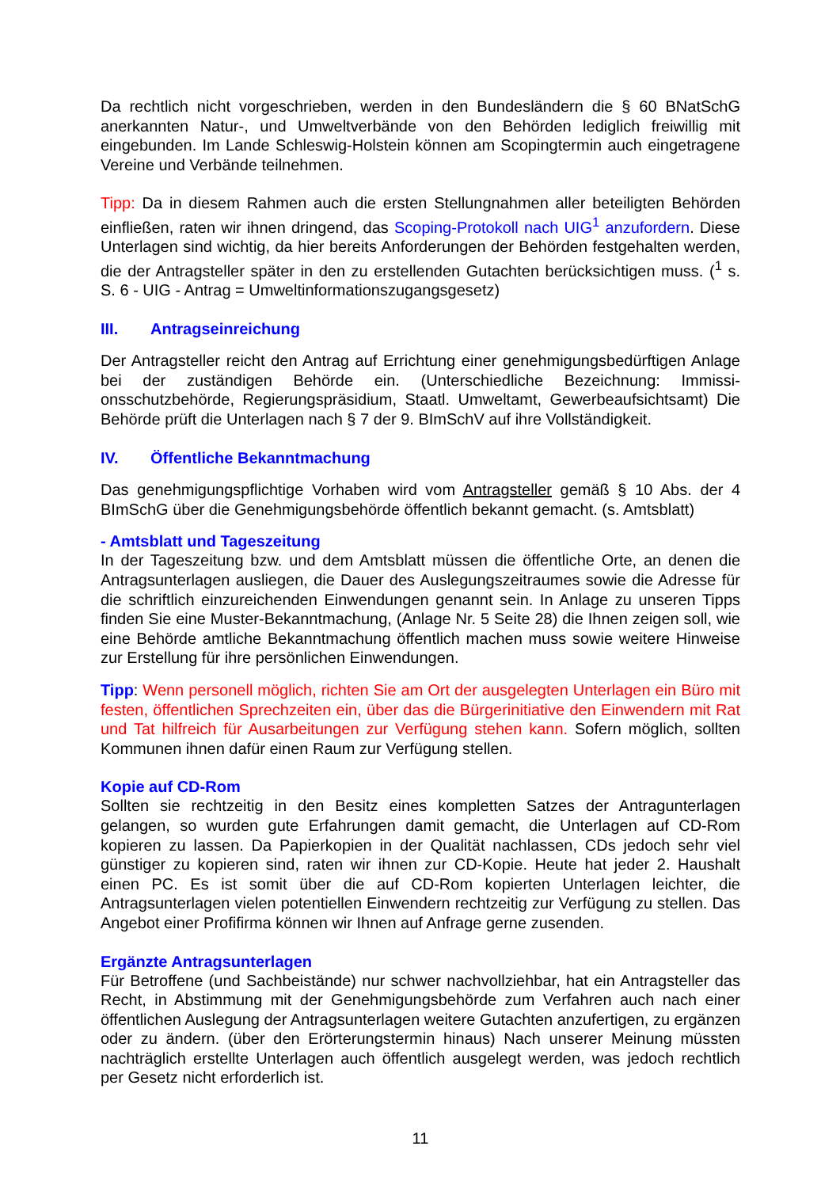Da rechtlich nicht vorgeschrieben, werden in den Bundesländern die § 60 BNatSchG anerkannten Natur-, und Umweltverbände von den Behörden lediglich freiwillig mit eingebunden. Im Lande Schleswig-Holstein können am Scopingtermin auch einge­tragene Vereine und Verbände teilnehmen.
Tipp: Da in diesem Rahmen auch die ersten Stellungnahmen aller beteiligten Behör­den einfließen, raten wir ihnen dringend, das Scoping-Protokoll nach UIG<sup>1</sup> anzufor­dern. Diese Unterlagen sind wichtig, da hier bereits Anforderungen der Behörden festgehalten werden, die der Antragsteller später in den zu erstellenden Gutachten berücksichtigen muss. (<sup>1</sup> s. S. 6 - UIG - Antrag = Umweltinformationszugangsgesetz)
III. Antragseinreichung
Der Antragsteller reicht den Antrag auf Errichtung einer genehmigungsbedürftigen Anlage bei der zuständigen Behörde ein. (Unterschiedliche Bezeichnung: Immissi­onsschutzbehörde, Regierungspräsidium, Staatl. Umweltamt, Gewerbeaufsichtsamt) Die Behörde prüft die Unterlagen nach § 7 der 9. BImSchV auf ihre Vollständigkeit.
IV. Öffentliche Bekanntmachung
Das genehmigungspflichtige Vorhaben wird vom Antragsteller gemäß § 10 Abs. der 4 BImSchG über die Genehmigungsbehörde öffentlich bekannt gemacht. (s. Amtsblatt)
- Amtsblatt und Tageszeitung
In der Tageszeitung bzw. und dem Amtsblatt müssen die öffentliche Orte, an denen die Antragsunterlagen ausliegen, die Dauer des Auslegungszeitraumes sowie die Adresse für die schriftlich einzureichenden Einwendungen genannt sein. In Anlage zu unseren Tipps finden Sie eine Muster-Bekanntmachung, (Anlage Nr. 5 Seite 28) die Ihnen zeigen soll, wie eine Behörde amtliche Bekanntmachung öffentlich machen muss sowie weitere Hinweise zur Erstellung für ihre persönlichen Einwendungen.
Tipp: Wenn personell möglich, richten Sie am Ort der ausgelegten Unterlagen ein Büro mit festen, öffentlichen Sprechzeiten ein, über das die Bürgerinitiative den Ein­wendern mit Rat und Tat hilfreich für Ausarbeitungen zur Verfügung stehen kann. Sofern möglich, sollten Kommunen ihnen dafür einen Raum zur Verfügung stellen.
Kopie auf CD-Rom
Sollten sie rechtzeitig in den Besitz eines kompletten Satzes der Antragunterlagen gelangen, so wurden gute Erfahrungen damit gemacht, die Unterlagen auf CD-Rom kopieren zu lassen. Da Papierkopien in der Qualität nachlassen, CDs jedoch sehr viel günstiger zu kopieren sind, raten wir ihnen zur CD-Kopie. Heute hat jeder 2. Haushalt einen PC. Es ist somit über die auf CD-Rom kopierten Unterlagen leichter, die Antragsunterlagen vielen potentiellen Einwendern rechtzeitig zur Verfügung zu stellen. Das Angebot einer Profifirma können wir Ihnen auf Anfrage gerne zusenden.
Ergänzte Antragsunterlagen
Für Betroffene (und Sachbeistände) nur schwer nachvollziehbar, hat ein Antragsteller das Recht, in Abstimmung mit der Genehmigungsbehörde zum Verfahren auch nach einer öffentlichen Auslegung der Antragsunterlagen weitere Gutachten anzufertigen, zu ergänzen oder zu ändern. (über den Erörterungstermin hinaus) Nach unserer Meinung müssten nachträglich erstellte Unterlagen auch öffentlich ausgelegt werden, was jedoch rechtlich per Gesetz nicht erforderlich ist.
11